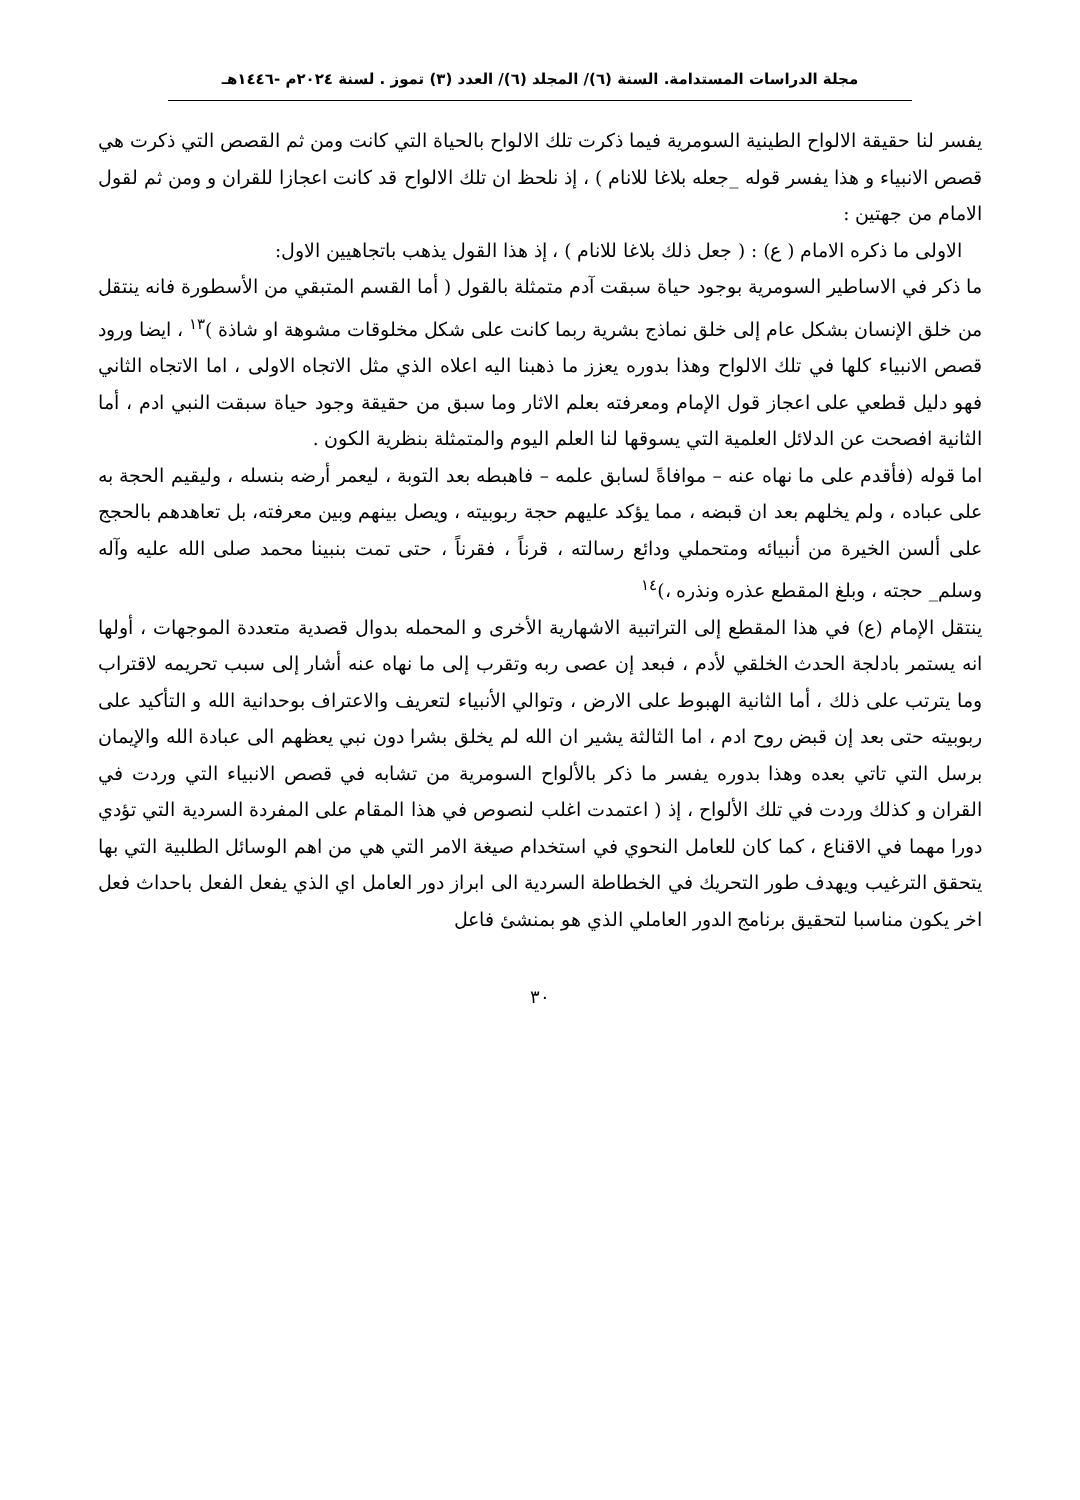مجلة الدراسات المستدامة. السنة (٦)/ المجلد (٦)/ العدد (٣) تموز . لسنة ٢٠٢٤م -١٤٤٦هـ
يفسر لنا حقيقة الالواح الطينية السومرية فيما ذكرت تلك الالواح بالحياة التي كانت ومن ثم القصص التي ذكرت هي قصص الانبياء و هذا يفسر قوله _جعله بلاغا للانام ) ، إذ نلحظ ان تلك الالواح قد كانت اعجازا للقران و ومن ثم لقول الامام من جهتين :
الاولى ما ذكره الامام ( ع) : ( جعل ذلك بلاغا للانام ) ، إذ هذا القول يذهب باتجاهيين الاول:
ما ذكر في الاساطير السومرية بوجود حياة سبقت آدم متمثلة بالقول ( أما القسم المتبقي من الأسطورة فانه ينتقل من خلق الإنسان بشكل عام إلى خلق نماذج بشرية ربما كانت على شكل مخلوقات مشوهة او شاذة )<sup>١٣</sup> ، ايضا ورود قصص الانبياء كلها في تلك الالواح وهذا بدوره يعزز ما ذهبنا اليه اعلاه الذي مثل الاتجاه الاولى ، اما الاتجاه الثاني فهو دليل قطعي على اعجاز قول الإمام ومعرفته بعلم الاثار وما سبق من حقيقة وجود حياة سبقت النبي ادم ، أما الثانية افصحت عن الدلائل العلمية التي يسوقها لنا العلم اليوم والمتمثلة بنظرية الكون .
اما قوله (فأقدم على ما نهاه عنه – موافاةً لسابق علمه – فاهبطه بعد التوبة ، ليعمر أرضه بنسله ، وليقيم الحجة به على عباده ، ولم يخلهم بعد ان قبضه ، مما يؤكد عليهم حجة ربوبيته ، ويصل بينهم وبين معرفته، بل تعاهدهم بالحجج على ألسن الخيرة من أنبيائه ومتحملي ودائع رسالته ، قرناً ، فقرناً ، حتى تمت بنبينا محمد صلى الله عليه وآله وسلم_ حجته ، وبلغ المقطع عذره ونذره ،)<sup>١٤</sup>
ينتقل الإمام (ع) في هذا المقطع إلى التراتبية الاشهارية الأخرى و المحمله بدوال قصدية متعددة الموجهات ، أولها انه يستمر بادلجة الحدث الخلقي لأدم ، فبعد إن عصى ربه وتقرب إلى ما نهاه عنه أشار إلى سبب تحريمه لاقتراب وما يترتب على ذلك ، أما الثانية الهبوط على الارض ، وتوالي الأنبياء لتعريف والاعتراف بوحدانية الله و التأكيد على ربوبيته حتى بعد إن قبض روح ادم ، اما الثالثة يشير ان الله لم يخلق بشرا دون نبي يعظهم الى عبادة الله والإيمان برسل التي تاتي بعده وهذا بدوره يفسر ما ذكر بالألواح السومرية من تشابه في قصص الانبياء التي وردت في القران و كذلك وردت في تلك الألواح ، إذ ( اعتمدت اغلب لنصوص في هذا المقام على المفردة السردية التي تؤدي دورا مهما في الاقناع ، كما كان للعامل النحوي في استخدام صيغة الامر التي هي من اهم الوسائل الطلبية التي بها يتحقق الترغيب ويهدف طور التحريك في الخطاطة السردية الى ابراز دور العامل اي الذي يفعل الفعل باحداث فعل اخر يكون مناسبا لتحقيق برنامج الدور العاملي الذي هو بمنشئ فاعل
٣٠